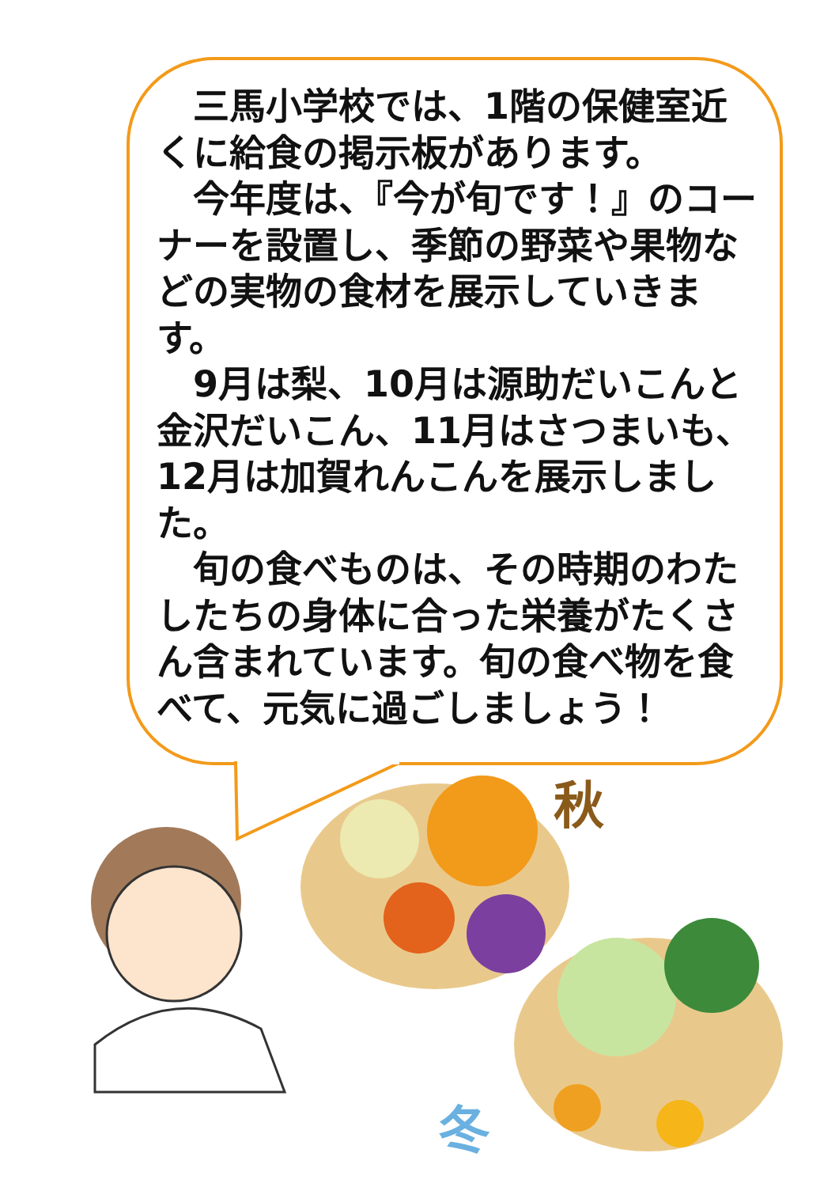秋
冬
三馬小学校では、1階の保健室近くに給食の掲示板があります。
今年度は、『今が旬です！』のコーナーを設置し、季節の野菜や果物などの実物の食材を展示していきます。
9月は梨、10月は源助だいこんと金沢だいこん、11月はさつまいも、12月は加賀れんこんを展示しました。
旬の食べものは、その時期のわたしたちの身体に合った栄養がたくさん含まれています。旬の食べ物を食べて、元気に過ごしましょう！